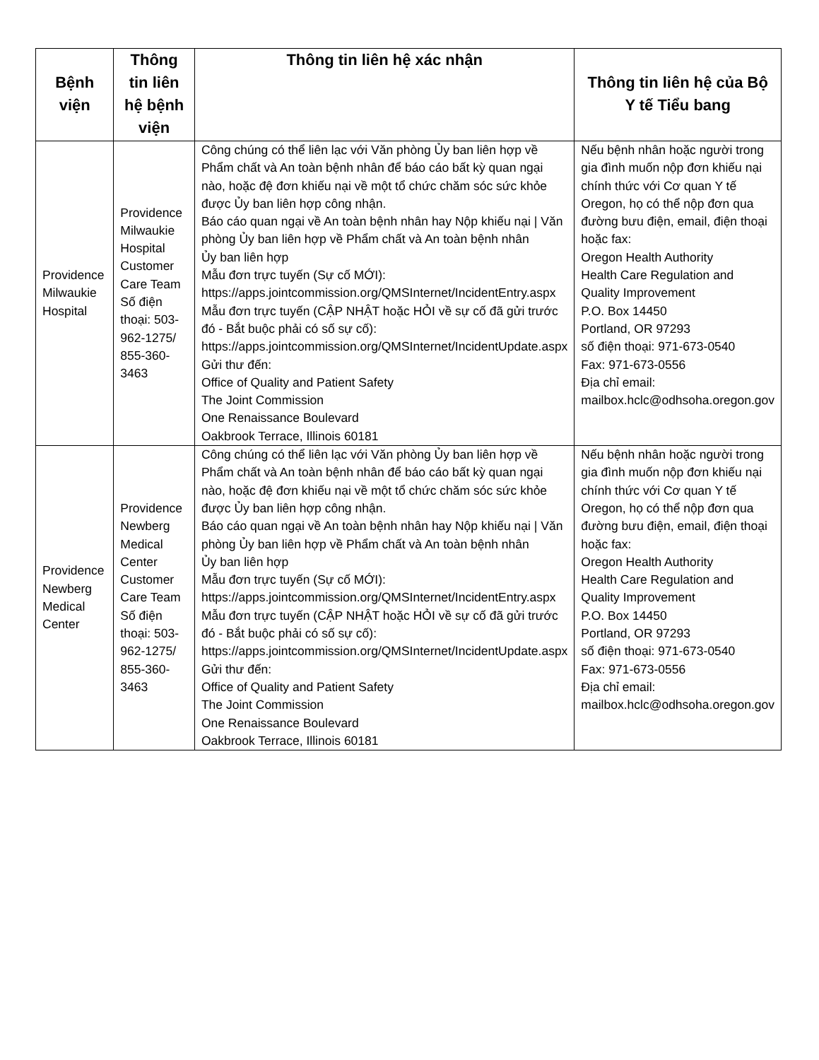| Bệnh viện | Thông tin liên hệ bệnh viện | Thông tin liên hệ xác nhận | Thông tin liên hệ của Bộ Y tế Tiểu bang |
| --- | --- | --- | --- |
| Providence Milwaukie Hospital | Providence Milwaukie Hospital Customer Care Team Số điện thoại: 503-962-1275/ 855-360-3463 | Công chúng có thể liên lạc với Văn phòng Ủy ban liên hợp về Phẩm chất và An toàn bệnh nhân để báo cáo bất kỳ quan ngại nào, hoặc đệ đơn khiếu nại về một tổ chức chăm sóc sức khỏe được Ủy ban liên hợp công nhận. Báo cáo quan ngại về An toàn bệnh nhân hay Nộp khiếu nại / Văn phòng Ủy ban liên hợp về Phẩm chất và An toàn bệnh nhân Ủy ban liên hợp Mẫu đơn trực tuyến (Sự cố MỚI): https://apps.jointcommission.org/QMSInternet/IncidentEntry.aspx Mẫu đơn trực tuyến (CẬP NHẬT hoặc HỎI về sự cố đã gửi trước đó - Bắt buộc phải có số sự cố): https://apps.jointcommission.org/QMSInternet/IncidentUpdate.aspx Gửi thư đến: Office of Quality and Patient Safety The Joint Commission One Renaissance Boulevard Oakbrook Terrace, Illinois 60181 | Nếu bệnh nhân hoặc người trong gia đình muốn nộp đơn khiếu nại chính thức với Cơ quan Y tế Oregon, họ có thể nộp đơn qua đường bưu điện, email, điện thoại hoặc fax: Oregon Health Authority Health Care Regulation and Quality Improvement P.O. Box 14450 Portland, OR 97293 số điện thoại: 971-673-0540 Fax: 971-673-0556 Địa chỉ email: mailbox.hclc@odhsoha.oregon.gov |
| Providence Newberg Medical Center | Providence Newberg Medical Center Customer Care Team Số điện thoại: 503-962-1275/ 855-360-3463 | Công chúng có thể liên lạc với Văn phòng Ủy ban liên hợp về Phẩm chất và An toàn bệnh nhân để báo cáo bất kỳ quan ngại nào, hoặc đệ đơn khiếu nại về một tổ chức chăm sóc sức khỏe được Ủy ban liên hợp công nhận. Báo cáo quan ngại về An toàn bệnh nhân hay Nộp khiếu nại / Văn phòng Ủy ban liên hợp về Phẩm chất và An toàn bệnh nhân Ủy ban liên hợp Mẫu đơn trực tuyến (Sự cố MỚI): https://apps.jointcommission.org/QMSInternet/IncidentEntry.aspx Mẫu đơn trực tuyến (CẬP NHẬT hoặc HỎI về sự cố đã gửi trước đó - Bắt buộc phải có số sự cố): https://apps.jointcommission.org/QMSInternet/IncidentUpdate.aspx Gửi thư đến: Office of Quality and Patient Safety The Joint Commission One Renaissance Boulevard Oakbrook Terrace, Illinois 60181 | Nếu bệnh nhân hoặc người trong gia đình muốn nộp đơn khiếu nại chính thức với Cơ quan Y tế Oregon, họ có thể nộp đơn qua đường bưu điện, email, điện thoại hoặc fax: Oregon Health Authority Health Care Regulation and Quality Improvement P.O. Box 14450 Portland, OR 97293 số điện thoại: 971-673-0540 Fax: 971-673-0556 Địa chỉ email: mailbox.hclc@odhsoha.oregon.gov |